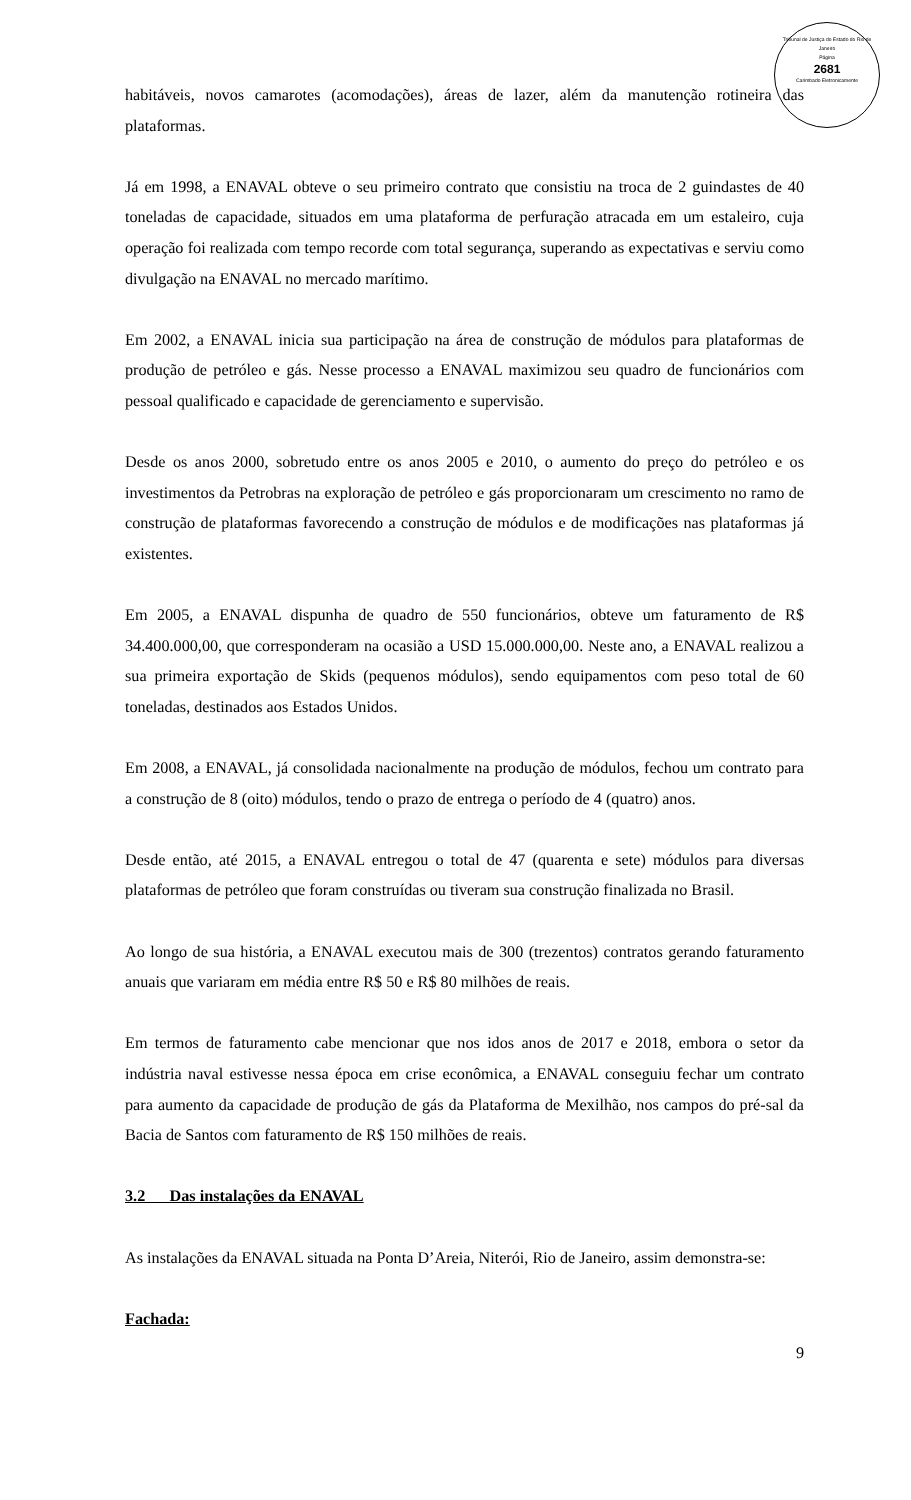Tribunal de Justiça do Estado do Rio de Janeiro
Página
2681
Carimbado Eletronicamente
habitáveis, novos camarotes (acomodações), áreas de lazer, além da manutenção rotineira das plataformas.
Já em 1998, a ENAVAL obteve o seu primeiro contrato que consistiu na troca de 2 guindastes de 40 toneladas de capacidade, situados em uma plataforma de perfuração atracada em um estaleiro, cuja operação foi realizada com tempo recorde com total segurança, superando as expectativas e serviu como divulgação na ENAVAL no mercado marítimo.
Em 2002, a ENAVAL inicia sua participação na área de construção de módulos para plataformas de produção de petróleo e gás. Nesse processo a ENAVAL maximizou seu quadro de funcionários com pessoal qualificado e capacidade de gerenciamento e supervisão.
Desde os anos 2000, sobretudo entre os anos 2005 e 2010, o aumento do preço do petróleo e os investimentos da Petrobras na exploração de petróleo e gás proporcionaram um crescimento no ramo de construção de plataformas favorecendo a construção de módulos e de modificações nas plataformas já existentes.
Em 2005, a ENAVAL dispunha de quadro de 550 funcionários, obteve um faturamento de R$ 34.400.000,00, que corresponderam na ocasião a USD 15.000.000,00. Neste ano, a ENAVAL realizou a sua primeira exportação de Skids (pequenos módulos), sendo equipamentos com peso total de 60 toneladas, destinados aos Estados Unidos.
Em 2008, a ENAVAL, já consolidada nacionalmente na produção de módulos, fechou um contrato para a construção de 8 (oito) módulos, tendo o prazo de entrega o período de 4 (quatro) anos.
Desde então, até 2015, a ENAVAL entregou o total de 47 (quarenta e sete) módulos para diversas plataformas de petróleo que foram construídas ou tiveram sua construção finalizada no Brasil.
Ao longo de sua história, a ENAVAL executou mais de 300 (trezentos) contratos gerando faturamento anuais que variaram em média entre R$ 50 e R$ 80 milhões de reais.
Em termos de faturamento cabe mencionar que nos idos anos de 2017 e 2018, embora o setor da indústria naval estivesse nessa época em crise econômica, a ENAVAL conseguiu fechar um contrato para aumento da capacidade de produção de gás da Plataforma de Mexilhão, nos campos do pré-sal da Bacia de Santos com faturamento de R$ 150 milhões de reais.
3.2 Das instalações da ENAVAL
As instalações da ENAVAL situada na Ponta D’Areia, Niterói, Rio de Janeiro, assim demonstra-se:
Fachada:
9